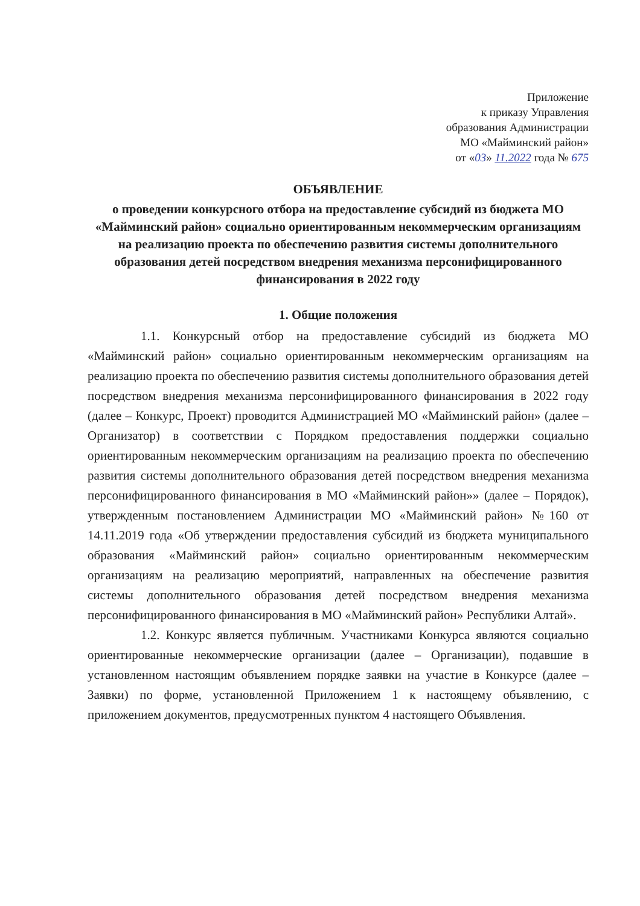Приложение
к приказу Управления
образования Администрации
МО «Майминский район»
от «03» 11.2022 года № 675
ОБЪЯВЛЕНИЕ
о проведении конкурсного отбора на предоставление субсидий из бюджета МО «Майминский район» социально ориентированным некоммерческим организациям на реализацию проекта по обеспечению развития системы дополнительного образования детей посредством внедрения механизма персонифицированного финансирования в 2022 году
1. Общие положения
1.1. Конкурсный отбор на предоставление субсидий из бюджета МО «Майминский район» социально ориентированным некоммерческим организациям на реализацию проекта по обеспечению развития системы дополнительного образования детей посредством внедрения механизма персонифицированного финансирования в 2022 году (далее – Конкурс, Проект) проводится Администрацией МО «Майминский район» (далее – Организатор) в соответствии с Порядком предоставления поддержки социально ориентированным некоммерческим организациям на реализацию проекта по обеспечению развития системы дополнительного образования детей посредством внедрения механизма персонифицированного финансирования в МО «Майминский район»» (далее – Порядок), утвержденным постановлением Администрации МО «Майминский район» №160 от 14.11.2019 года «Об утверждении предоставления субсидий из бюджета муниципального образования «Майминский район» социально ориентированным некоммерческим организациям на реализацию мероприятий, направленных на обеспечение развития системы дополнительного образования детей посредством внедрения механизма персонифицированного финансирования в МО «Майминский район» Республики Алтай».
1.2. Конкурс является публичным. Участниками Конкурса являются социально ориентированные некоммерческие организации (далее – Организации), подавшие в установленном настоящим объявлением порядке заявки на участие в Конкурсе (далее – Заявки) по форме, установленной Приложением 1 к настоящему объявлению, с приложением документов, предусмотренных пунктом 4 настоящего Объявления.